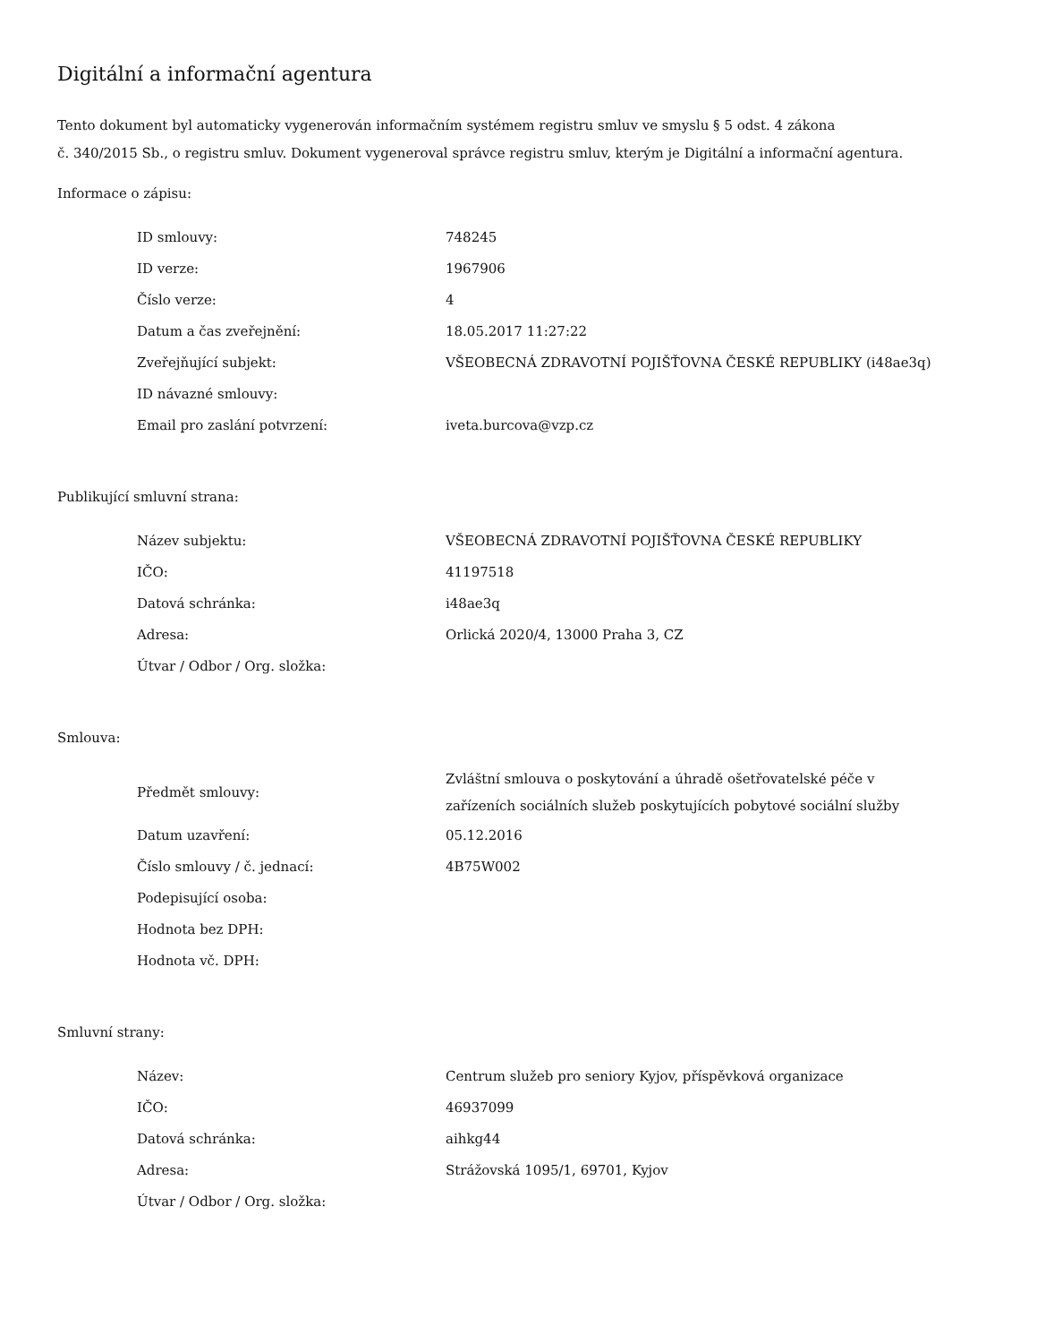Digitální a informační agentura
Tento dokument byl automaticky vygenerován informačním systémem registru smluv ve smyslu § 5 odst. 4 zákona
č. 340/2015 Sb., o registru smluv. Dokument vygeneroval správce registru smluv, kterým je Digitální a informační agentura.
Informace o zápisu:
| ID smlouvy: | 748245 |
| ID verze: | 1967906 |
| Číslo verze: | 4 |
| Datum a čas zveřejnění: | 18.05.2017 11:27:22 |
| Zveřejňující subjekt: | VŠEOBECNÁ ZDRAVOTNÍ POJIŠŤOVNA ČESKÉ REPUBLIKY (i48ae3q) |
| ID návazné smlouvy: | |
| Email pro zaslání potvrzení: | iveta.burcova@vzp.cz |
Publikující smluvní strana:
| Název subjektu: | VŠEOBECNÁ ZDRAVOTNÍ POJIŠŤOVNA ČESKÉ REPUBLIKY |
| IČO: | 41197518 |
| Datová schránka: | i48ae3q |
| Adresa: | Orlická 2020/4, 13000 Praha 3, CZ |
| Útvar / Odbor / Org. složka: | |
Smlouva:
| Předmět smlouvy: | Zvláštní smlouva o poskytování a úhradě ošetřovatelské péče v zařízeních sociálních služeb poskytujících pobytové sociální služby |
| Datum uzavření: | 05.12.2016 |
| Číslo smlouvy / č. jednací: | 4B75W002 |
| Podepisující osoba: | |
| Hodnota bez DPH: | |
| Hodnota vč. DPH: | |
Smluvní strany:
| Název: | Centrum služeb pro seniory Kyjov, příspěvková organizace |
| IČO: | 46937099 |
| Datová schránka: | aihkg44 |
| Adresa: | Strážovská 1095/1, 69701, Kyjov |
| Útvar / Odbor / Org. složka: | |